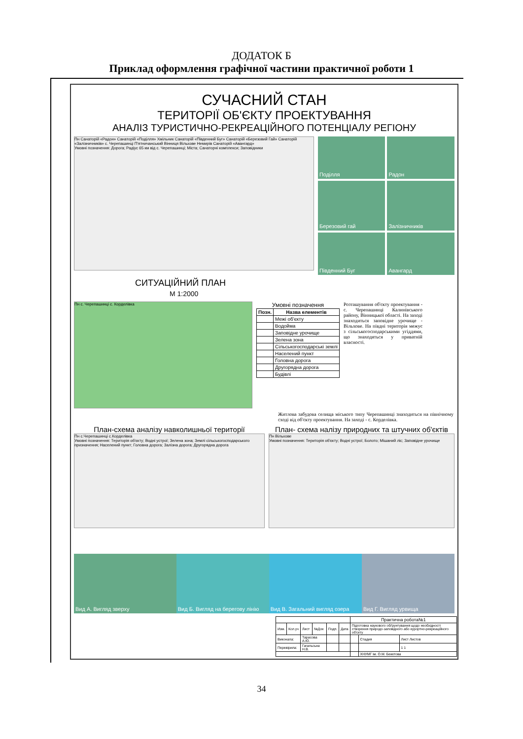ДОДАТОК Б
Приклад оформлення графічної частини практичної роботи 1
СУЧАСНИЙ СТАН
ТЕРИТОРІЇ ОБ'ЄКТУ ПРОЕКТУВАННЯ
АНАЛІЗ ТУРИСТИЧНО-РЕКРЕАЦІЙНОГО ПОТЕНЦІАЛУ РЕГІОНУ
Пн Санаторій «Радон» Санаторій «Поділля» Хмільник Санаторій «Південний Буг» Санаторій «Березовий Гай» Санаторій «Залізничників» с. Черепашинці П'ятничанський Вінниця Вільхове Немирів Санаторій «Авангард»
Умовні позначення: Дорога; Радіус 65 км від с. Черепашинці; Міста; Санаторні комплекси; Заповідники
Поділля
Радон
Березовий гай
Залізничників
Південний Буг
Авангард
СИТУАЦІЙНИЙ ПЛАН
М 1:2000
Пн с. Черепашинці с. Корделівка
Умовні позначення
| Позн. | Назва елементів |
| --- | --- |
| | Межі об'єкту |
| | Водойма |
| | Заповідне урочище |
| | Зелена зона |
| | Сільськогосподарські землі |
| | Населений пункт |
| | Головна дорога |
| | Другорядна дорога |
| | Будівлі |
Розташування об'єкту проектування - с. Черепашинці Калинівського району, Вінницької області. На заході знаходиться заповідне урочище - Вільхове. На півдні територія межує з сільськогосподарськими угіддями, що знаходяться у приватній власності.
Житлова забудова селища міського типу Черепашинці знаходиться на північному сході від об'єкту проектування. На заході - с. Корделівка.
План-схема аналізу навколишньої території
Пн с.Черепашинці с.Корделівка
Умовні позначення: Територія об'єкту; Водні устрої; Зелена зона; Землі сільськогосподарського призначення; Населений пункт; Головна дорога; Залізна дорога; Другорядна дорога
План- схема налізу природних та штучних об'єктів
Пн Вільхове
Умовні позначення: Територія об'єкту; Водні устрої; Болото; Мішаний ліс; Заповідне урочище
Вид А. Вигляд зверху Вид Б. Вигляд на берегову лінію
Вид В. Загальний вигляд озера
Вид Г. Вигляд урвища
| | | | | | | Практична робота№1 | | |
| Изм. | Кол.уч | Лист | №Док | Подп. | Дата | Підготовка наукового обґрунтування щодо необхідності створення природо-заповідного або курортно-рекреаційного об'єкту | | |
| Виконала: | | Тарасова А.Ю. | | | | | Стадия | Лист Листов |
| Перевірила: | | Гагальська Н.В. | | | | | | 1 1 |
| | | | | | | | ХНУМГ ім. О.М. Бекетова | |
34